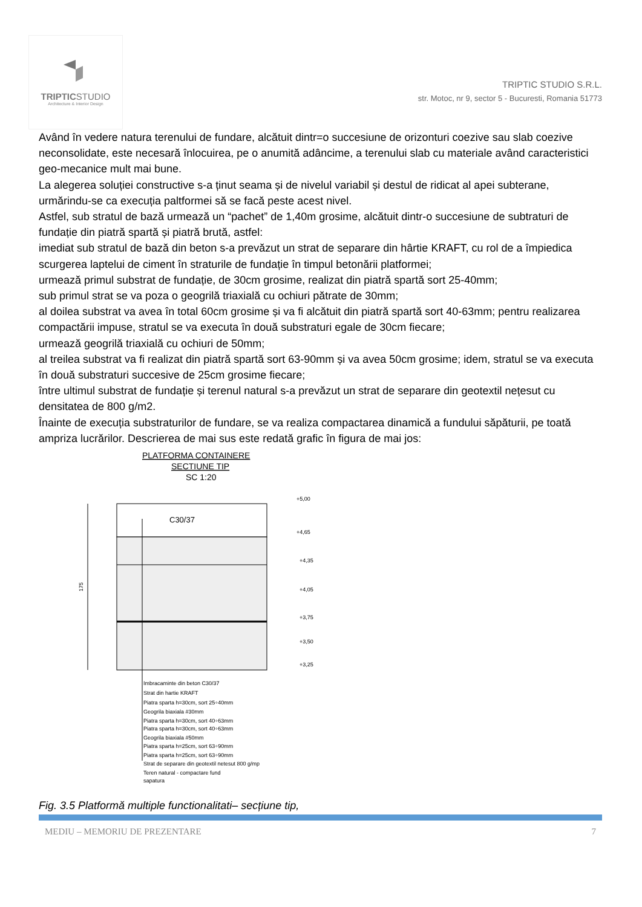TRIPTICSTUDIO
Architecture & Interior Design
TRIPTIC STUDIO S.R.L.
str. Motoc, nr 9, sector 5 - Bucuresti, Romania 51773
Având în vedere natura terenului de fundare, alcătuit dintr=o succesiune de orizonturi coezive sau slab coezive neconsolidate, este necesară înlocuirea, pe o anumită adâncime, a terenului slab cu materiale având caracteristici geo-mecanice mult mai bune.
La alegerea soluției constructive s-a ținut seama și de nivelul variabil și destul de ridicat al apei subterane, urmărindu-se ca execuția paltformei să se facă peste acest nivel.
Astfel, sub stratul de bază urmează un “pachet” de 1,40m grosime, alcătuit dintr-o succesiune de subtraturi de fundație din piatră spartă și piatră brută, astfel:
imediat sub stratul de bază din beton s-a prevăzut un strat de separare din hârtie KRAFT, cu rol de a împiedica scurgerea laptelui de ciment în straturile de fundație în timpul betonării platformei;
urmează primul substrat de fundație, de 30cm grosime, realizat din piatră spartă sort 25-40mm;
sub primul strat se va poza o geogrilă triaxială cu ochiuri pătrate de 30mm;
al doilea substrat va avea în total 60cm grosime și va fi alcătuit din piatră spartă sort 40-63mm; pentru realizarea compactării impuse, stratul se va executa în două substraturi egale de 30cm fiecare;
urmează geogrilă triaxială cu ochiuri de 50mm;
al treilea substrat va fi realizat din piatră spartă sort 63-90mm și va avea 50cm grosime; idem, stratul se va executa în două substraturi succesive de 25cm grosime fiecare;
între ultimul substrat de fundație și terenul natural s-a prevăzut un strat de separare din geotextil nețesut cu densitatea de 800 g/m2.
Înainte de execuția substraturilor de fundare, se va realiza compactarea dinamică a fundului săpăturii, pe toată ampriza lucrărilor. Descrierea de mai sus este redată grafic în figura de mai jos:
PLATFORMA CONTAINERE
SECTIUNE TIP
SC 1:20
C30/37
175
+5,00
+4,65
+4,35
+4,05
+3,75
+3,50
+3,25
Imbracaminte din beton C30/37
Strat din hartie KRAFT
Piatra sparta h=30cm, sort 25÷40mm
Geogrila biaxiala #30mm
Piatra sparta h=30cm, sort 40÷63mm
Piatra sparta h=30cm, sort 40÷63mm
Geogrila biaxiala #50mm
Piatra sparta h=25cm, sort 63÷90mm
Piatra sparta h=25cm, sort 63÷90mm
Strat de separare din geotextil netesut 800 g/mp
Teren natural - compactare fund
sapatura
Fig. 3.5 Platformă multiple functionalitati– secțiune tip,
MEDIU – MEMORIU DE PREZENTARE 7